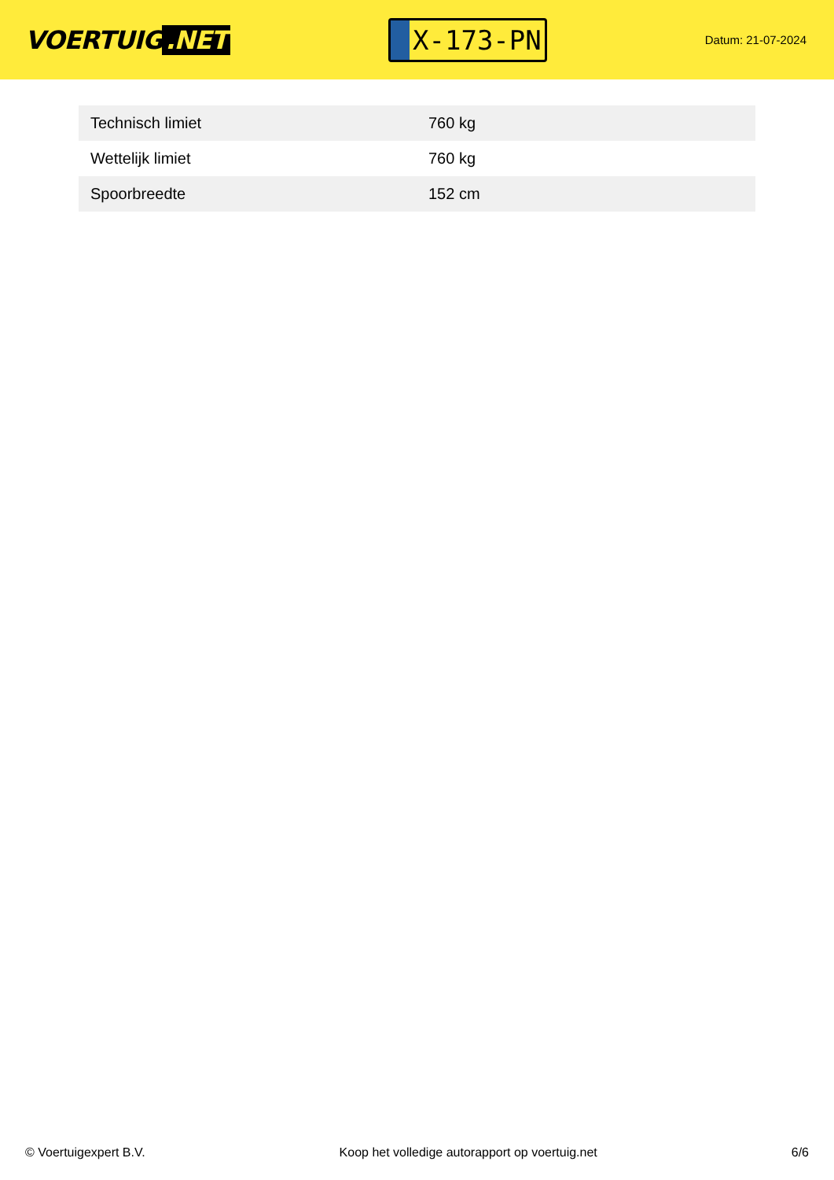VOERTUIG.NET
X-173-PN
Datum: 21-07-2024
| Technisch limiet | 760 kg |
| Wettelijk limiet | 760 kg |
| Spoorbreedte | 152 cm |
© Voertuigexpert B.V. Koop het volledige autorapport op voertuig.net 6/6